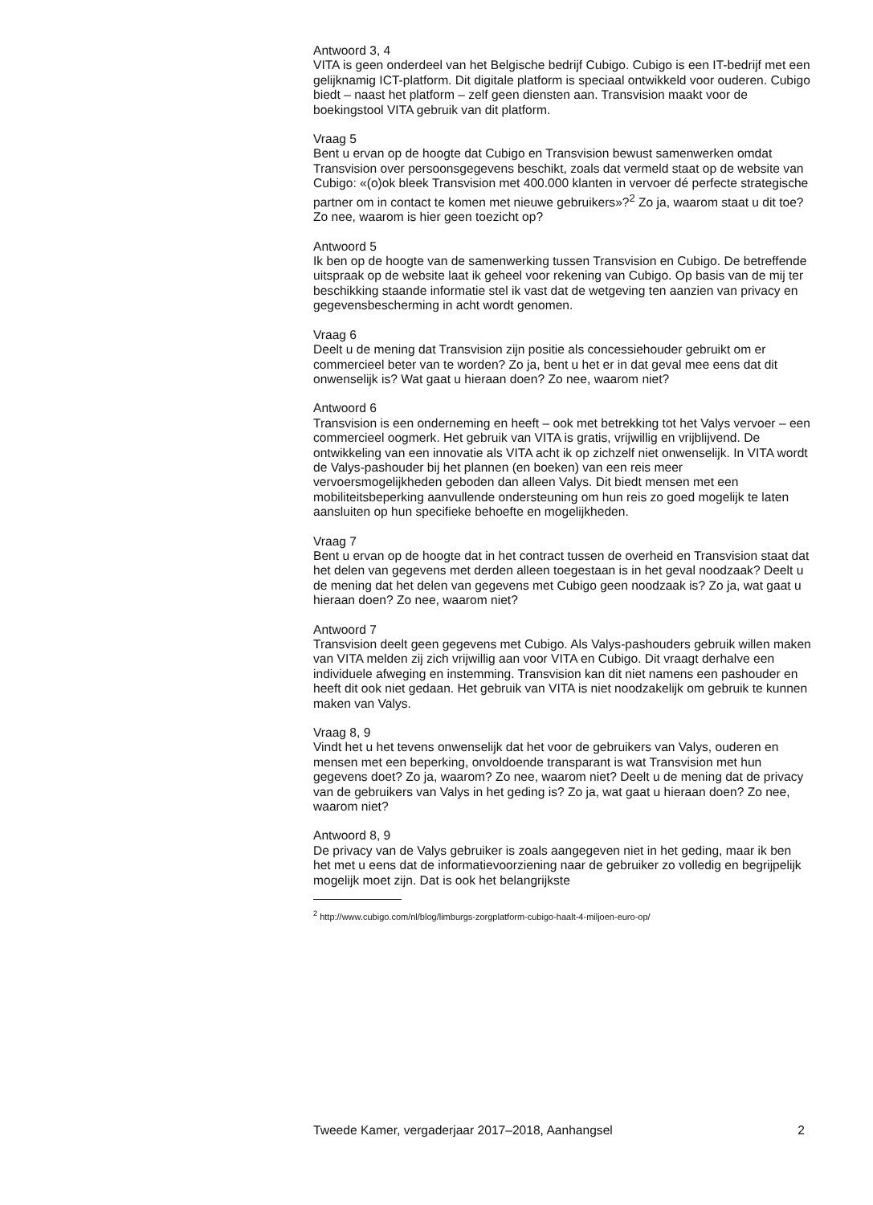Antwoord 3, 4
VITA is geen onderdeel van het Belgische bedrijf Cubigo. Cubigo is een IT-bedrijf met een gelijknamig ICT-platform. Dit digitale platform is speciaal ontwikkeld voor ouderen. Cubigo biedt – naast het platform – zelf geen diensten aan. Transvision maakt voor de boekingstool VITA gebruik van dit platform.
Vraag 5
Bent u ervan op de hoogte dat Cubigo en Transvision bewust samenwerken omdat Transvision over persoonsgegevens beschikt, zoals dat vermeld staat op de website van Cubigo: «(o)ok bleek Transvision met 400.000 klanten in vervoer dé perfecte strategische partner om in contact te komen met nieuwe gebruikers»?<sup>2</sup> Zo ja, waarom staat u dit toe? Zo nee, waarom is hier geen toezicht op?
Antwoord 5
Ik ben op de hoogte van de samenwerking tussen Transvision en Cubigo. De betreffende uitspraak op de website laat ik geheel voor rekening van Cubigo. Op basis van de mij ter beschikking staande informatie stel ik vast dat de wetgeving ten aanzien van privacy en gegevensbescherming in acht wordt genomen.
Vraag 6
Deelt u de mening dat Transvision zijn positie als concessiehouder gebruikt om er commercieel beter van te worden? Zo ja, bent u het er in dat geval mee eens dat dit onwenselijk is? Wat gaat u hieraan doen? Zo nee, waarom niet?
Antwoord 6
Transvision is een onderneming en heeft – ook met betrekking tot het Valys vervoer – een commercieel oogmerk. Het gebruik van VITA is gratis, vrijwillig en vrijblijvend. De ontwikkeling van een innovatie als VITA acht ik op zichzelf niet onwenselijk. In VITA wordt de Valys-pashouder bij het plannen (en boeken) van een reis meer vervoersmogelijkheden geboden dan alleen Valys. Dit biedt mensen met een mobiliteitsbeperking aanvullende ondersteuning om hun reis zo goed mogelijk te laten aansluiten op hun specifieke behoefte en mogelijkheden.
Vraag 7
Bent u ervan op de hoogte dat in het contract tussen de overheid en Transvision staat dat het delen van gegevens met derden alleen toegestaan is in het geval noodzaak? Deelt u de mening dat het delen van gegevens met Cubigo geen noodzaak is? Zo ja, wat gaat u hieraan doen? Zo nee, waarom niet?
Antwoord 7
Transvision deelt geen gegevens met Cubigo. Als Valys-pashouders gebruik willen maken van VITA melden zij zich vrijwillig aan voor VITA en Cubigo. Dit vraagt derhalve een individuele afweging en instemming. Transvision kan dit niet namens een pashouder en heeft dit ook niet gedaan. Het gebruik van VITA is niet noodzakelijk om gebruik te kunnen maken van Valys.
Vraag 8, 9
Vindt het u het tevens onwenselijk dat het voor de gebruikers van Valys, ouderen en mensen met een beperking, onvoldoende transparant is wat Transvision met hun gegevens doet? Zo ja, waarom? Zo nee, waarom niet? Deelt u de mening dat de privacy van de gebruikers van Valys in het geding is? Zo ja, wat gaat u hieraan doen? Zo nee, waarom niet?
Antwoord 8, 9
De privacy van de Valys gebruiker is zoals aangegeven niet in het geding, maar ik ben het met u eens dat de informatievoorziening naar de gebruiker zo volledig en begrijpelijk mogelijk moet zijn. Dat is ook het belangrijkste
<sup>2</sup> http://www.cubigo.com/nl/blog/limburgs-zorgplatform-cubigo-haalt-4-miljoen-euro-op/
Tweede Kamer, vergaderjaar 2017–2018, Aanhangsel 2